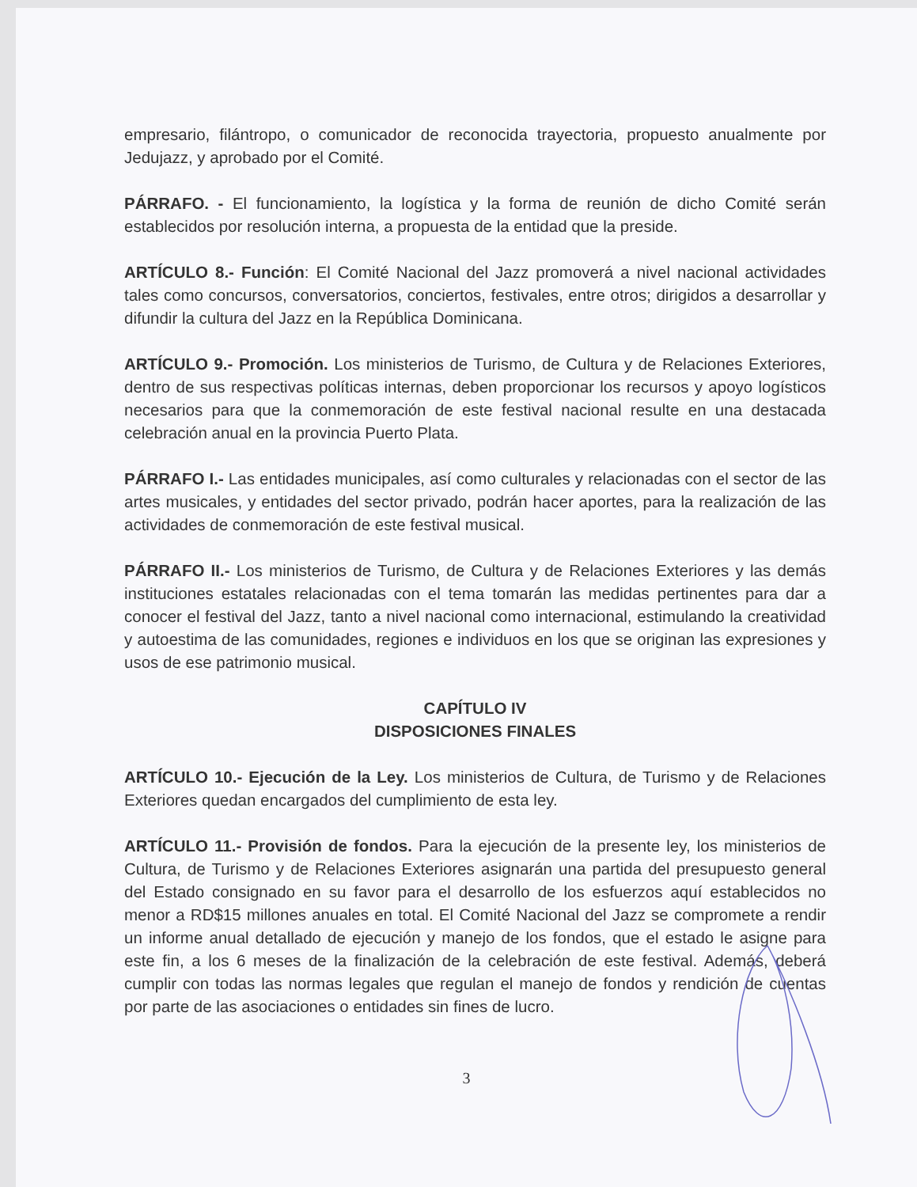empresario, filántropo, o comunicador de reconocida trayectoria, propuesto anualmente por Jedujazz, y aprobado por el Comité.
PÁRRAFO. - El funcionamiento, la logística y la forma de reunión de dicho Comité serán establecidos por resolución interna, a propuesta de la entidad que la preside.
ARTÍCULO 8.- Función: El Comité Nacional del Jazz promoverá a nivel nacional actividades tales como concursos, conversatorios, conciertos, festivales, entre otros; dirigidos a desarrollar y difundir la cultura del Jazz en la República Dominicana.
ARTÍCULO 9.- Promoción. Los ministerios de Turismo, de Cultura y de Relaciones Exteriores, dentro de sus respectivas políticas internas, deben proporcionar los recursos y apoyo logísticos necesarios para que la conmemoración de este festival nacional resulte en una destacada celebración anual en la provincia Puerto Plata.
PÁRRAFO I.- Las entidades municipales, así como culturales y relacionadas con el sector de las artes musicales, y entidades del sector privado, podrán hacer aportes, para la realización de las actividades de conmemoración de este festival musical.
PÁRRAFO II.- Los ministerios de Turismo, de Cultura y de Relaciones Exteriores y las demás instituciones estatales relacionadas con el tema tomarán las medidas pertinentes para dar a conocer el festival del Jazz, tanto a nivel nacional como internacional, estimulando la creatividad y autoestima de las comunidades, regiones e individuos en los que se originan las expresiones y usos de ese patrimonio musical.
CAPÍTULO IV
DISPOSICIONES FINALES
ARTÍCULO 10.- Ejecución de la Ley. Los ministerios de Cultura, de Turismo y de Relaciones Exteriores quedan encargados del cumplimiento de esta ley.
ARTÍCULO 11.- Provisión de fondos. Para la ejecución de la presente ley, los ministerios de Cultura, de Turismo y de Relaciones Exteriores asignarán una partida del presupuesto general del Estado consignado en su favor para el desarrollo de los esfuerzos aquí establecidos no menor a RD$15 millones anuales en total. El Comité Nacional del Jazz se compromete a rendir un informe anual detallado de ejecución y manejo de los fondos, que el estado le asigne para este fin, a los 6 meses de la finalización de la celebración de este festival. Además, deberá cumplir con todas las normas legales que regulan el manejo de fondos y rendición de cuentas por parte de las asociaciones o entidades sin fines de lucro.
3